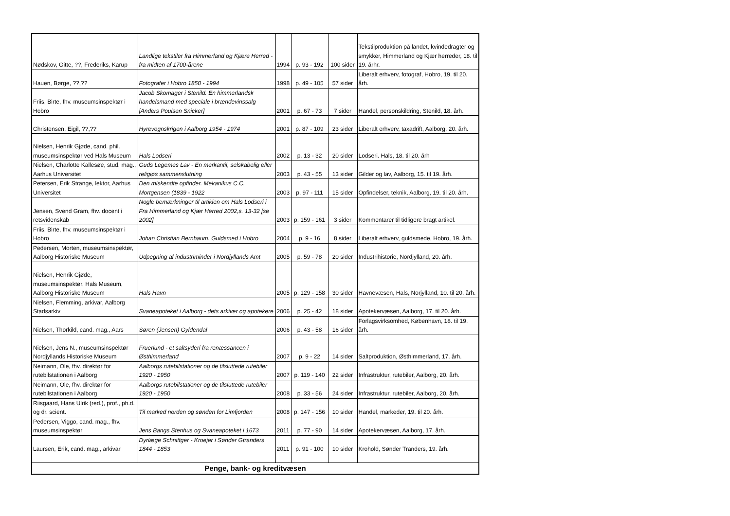| Nødskov, Gitte, ??, Frederiks, Karup | Landlige tekstiler fra Himmerland og Kjære Herred - fra midten af 1700-årene | 1994 | p. 93 - 192 | 100 sider | Tekstilproduktion på landet, kvindedragter og smykker, Himmerland og Kjær herreder, 18. til 19. århr. |
| Hauen, Børge, ??,?? | Fotografer i Hobro 1850 - 1994 | 1998 | p. 49 - 105 | 57 sider | Liberalt erhverv, fotograf, Hobro, 19. til 20. årh. |
| Friis, Birte, fhv. museumsinspektør i Hobro | Jacob Skomager i Stenild. En himmerlandsk handelsmand med speciale i brændevinssalg [Anders Poulsen Snicker] | 2001 | p. 67 - 73 | 7 sider | Handel, personskildring, Stenild, 18. årh. |
| Christensen, Eigil, ??,?? | Hyrevognskrigen i Aalborg 1954 - 1974 | 2001 | p. 87 - 109 | 23 sider | Liberalt erhverv, taxadrift, Aalborg, 20. årh. |
| Nielsen, Henrik Gjøde, cand. phil. museumsinspektør ved Hals Museum | Hals Lodseri | 2002 | p. 13 - 32 | 20 sider | Lodseri. Hals, 18. til 20. årh |
| Nielsen, Charlotte Kallesøe, stud. mag., Aarhus Universitet | Guds Legemes Lav - En merkantil, selskabelig eller religiøs sammenslutning | 2003 | p. 43 - 55 | 13 sider | Gilder og lav, Aalborg, 15. til 19. årh. |
| Petersen, Erik Strange, lektor, Aarhus Universitet | Den miskendte opfinder. Mekanikus C.C. Mortgensen (1839 - 1922 | 2003 | p. 97 - 111 | 15 sider | Opfindelser, teknik, Aalborg, 19. til 20. årh. |
| Jensen, Svend Gram, fhv. docent i retsvidenskab | Nogle bemærkninger til artiklen om Hals Lodseri i Fra Himmerland og Kjær Herred 2002,s. 13-32 [se 2002] | 2003 | p. 159 - 161 | 3 sider | Kommentarer til tidligere bragt artikel. |
| Friis, Birte, fhv. museumsinspektør i Hobro | Johan Christian Bernbaum. Guldsmed i Hobro | 2004 | p. 9 - 16 | 8 sider | Liberalt erhverv, guldsmede, Hobro, 19. årh. |
| Pedersen, Morten, museumsinspektør, Aalborg Historiske Museum | Udpegning af industriminder i Nordjyllands Amt | 2005 | p. 59 - 78 | 20 sider | Industrihistorie, Nordjylland, 20. årh. |
| Nielsen, Henrik Gjøde, museumsinspektør, Hals Museum, Aalborg Historiske Museum | Hals Havn | 2005 | p. 129 - 158 | 30 sider | Havnevæsen, Hals, Norjylland, 10. til 20. årh. |
| Nielsen, Flemming, arkivar, Aalborg Stadsarkiv | Svaneapoteket i Aalborg - dets arkiver og apotekere | 2006 | p. 25 - 42 | 18 sider | Apotekervæsen, Aalborg, 17. til 20. årh. |
| Nielsen, Thorkild, cand. mag., Aars | Søren (Jensen) Gyldendal | 2006 | p. 43 - 58 | 16 sider | Forlagsvirksomhed, København, 18. til 19. årh. |
| Nielsen, Jens N., museumsinspektør Nordjyllands Historiske Museum | Fruerlund - et saltsyderi fra renæssancen i Østhimmerland | 2007 | p. 9 - 22 | 14 sider | Saltproduktion, Østhimmerland, 17. årh. |
| Neimann, Ole, fhv. direktør for rutebilstationen i Aalborg | Aalborgs rutebilstationer og de tilsluttede rutebiler 1920 - 1950 | 2007 | p. 119 - 140 | 22 sider | Infrastruktur, rutebiler, Aalborg, 20. årh. |
| Neimann, Ole, fhv. direktør for rutebilstationen i Aalborg | Aalborgs rutebilstationer og de tilsluttede rutebiler 1920 - 1950 | 2008 | p. 33 - 56 | 24 sider | Infrastruktur, rutebiler, Aalborg, 20. årh. |
| Riisgaard, Hans Ulrik (red.), prof., ph.d. og dr. scient. | Til marked norden og sønden for Limfjorden | 2008 | p. 147 - 156 | 10 sider | Handel, markeder, 19. til 20. årh. |
| Pedersen, Viggo, cand. mag., fhv. museumsinspektør | Jens Bangs Stenhus og Svaneapoteket i 1673 | 2011 | p. 77 - 90 | 14 sider | Apotekervæsen, Aalborg, 17. årh. |
| Laursen, Erik, cand. mag., arkivar | Dyrlæge Schnittger - Kroejer i Sønder Gtranders 1844 - 1853 | 2011 | p. 91 - 100 | 10 sider | Krohold, Sønder Tranders, 19. årh. |
| Penge, bank- og kreditvæsen | | | | | |